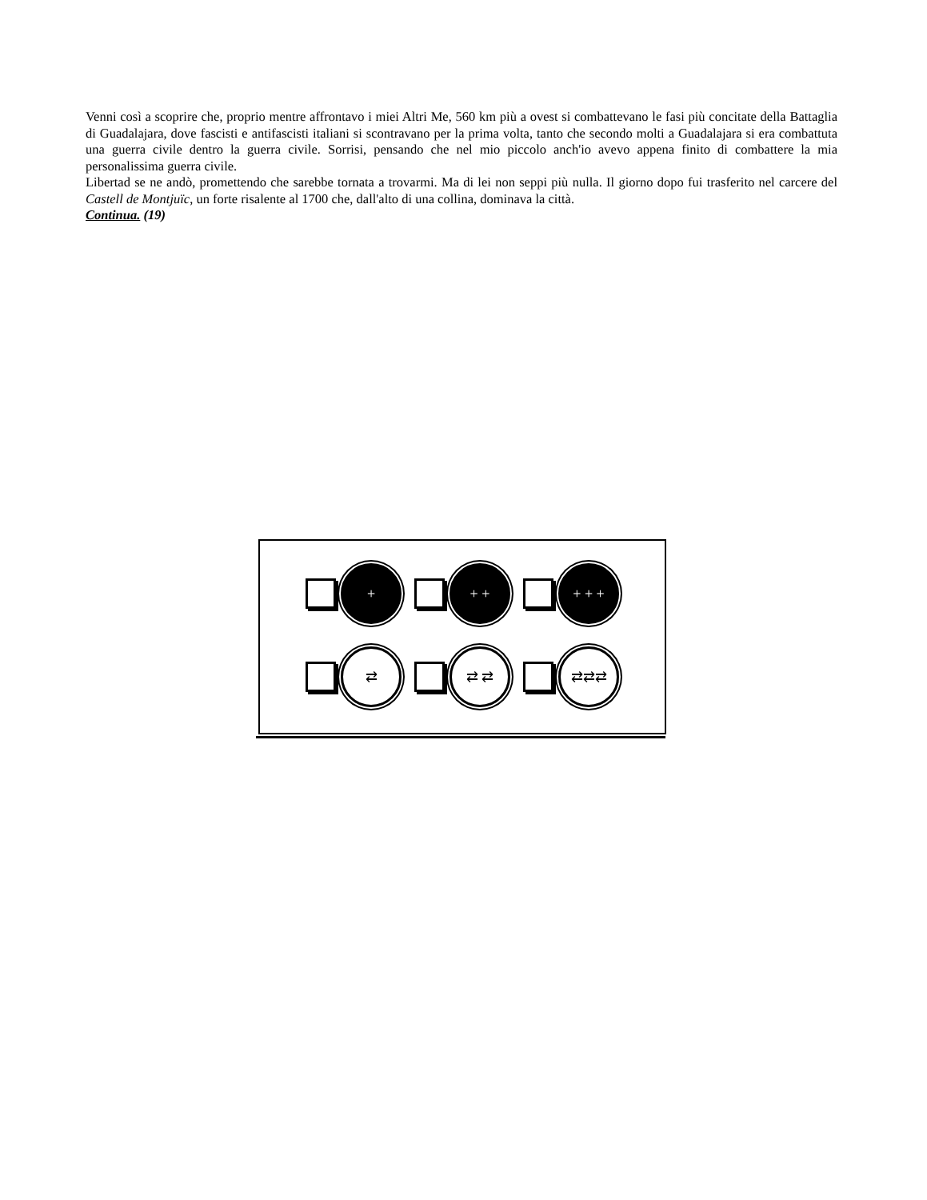Venni così a scoprire che, proprio mentre affrontavo i miei Altri Me, 560 km più a ovest si combattevano le fasi più concitate della Battaglia di Guadalajara, dove fascisti e antifascisti italiani si scontravano per la prima volta, tanto che secondo molti a Guadalajara si era combattuta una guerra civile dentro la guerra civile. Sorrisi, pensando che nel mio piccolo anch'io avevo appena finito di combattere la mia personalissima guerra civile.
Libertad se ne andò, promettendo che sarebbe tornata a trovarmi. Ma di lei non seppi più nulla. Il giorno dopo fui trasferito nel carcere del Castell de Montjuïc, un forte risalente al 1700 che, dall'alto di una collina, dominava la città.
Continua. (19)
+ + + + + +
⇄ ⇄ ⇄ ⇄⇄⇄